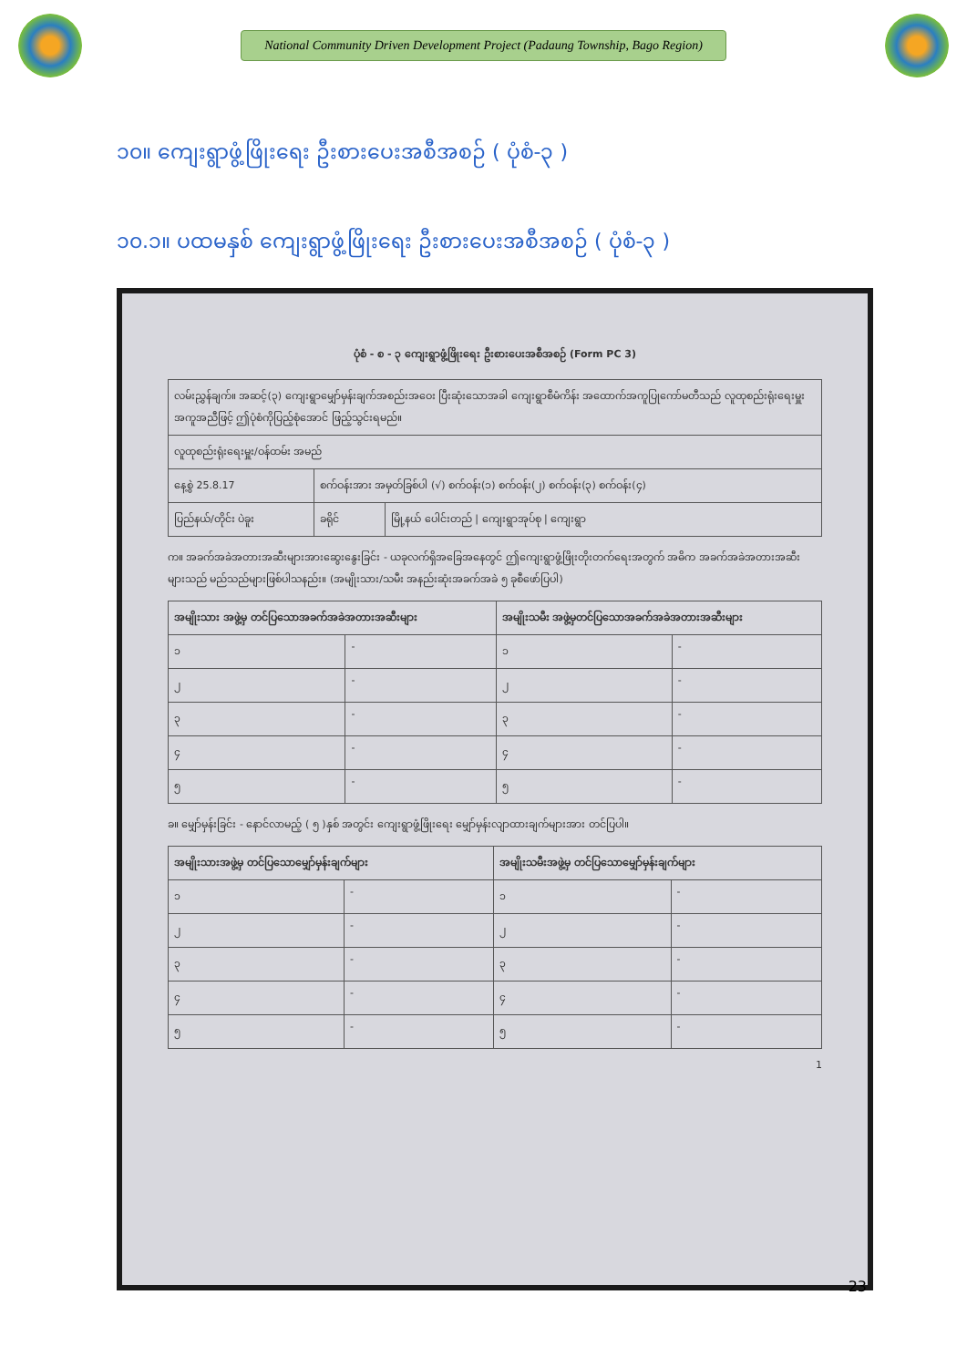National Community Driven Development Project (Padaung Township, Bago Region)
၁၀။ ကျေးရွာဖွံ့ဖြိုးရေး ဦးစားပေးအစီအစဉ် ( ပုံစံ-၃ )
၁၀.၁။ ပထမနှစ် ကျေးရွာဖွံ့ဖြိုးရေး ဦးစားပေးအစီအစဉ် ( ပုံစံ-၃ )
ပုံစံ - စ - ၃ ကျေးရွာဖွံ့ဖြိုးရေး ဦးစားပေးအစီအစဉ် (Form PC 3)
| လမ်းညွှန်ချက်။ အဆင့်(၃) ကျေးရွာမျှော်မှန်းချက်အစည်းအဝေး ပြီးဆုံးသောအခါ ကျေးရွာစီမံကိန်း အထောက်အကူပြုကော်မတီသည် လူထုစည်းရုံးရေးမှူးအကူအညီဖြင့် ဤပုံစံကိုပြည့်စုံအောင် ဖြည့်သွင်းရမည်။ | | |
| လူထုစည်းရုံးရေးမှူး/ဝန်ထမ်း အမည် | | |
| နေ့စွဲ 25.8.17 | စက်ဝန်းအား အမှတ်ခြစ်ပါ (√) စက်ဝန်း(၁) စက်ဝန်း(၂) စက်ဝန်း(၃) စက်ဝန်း(၄) | |
| ပြည်နယ်/တိုင်း ပဲခူး | ခရိုင် | မြို့နယ် ပေါင်းတည် / ကျေးရွာအုပ်စု / ကျေးရွာ |
က။ အခက်အခဲအတားအဆီးများအားဆွေးနွေးခြင်း - ယခုလက်ရှိအခြေအနေတွင် ဤကျေးရွာဖွံ့ဖြိုးတိုးတက်ရေးအတွက် အဓိက အခက်အခဲအတားအဆီးများသည် မည်သည်များဖြစ်ပါသနည်း။ (အမျိုးသား/သမီး အနည်းဆုံးအခက်အခဲ ၅ ခုစီဖော်ပြပါ)
| အမျိုးသား အဖွဲ့မှ တင်ပြသောအခက်အခဲအတားအဆီးများ | | အမျိုးသမီး အဖွဲ့မှတင်ပြသောအခက်အခဲအတားအဆီးများ | |
| --- | --- | --- | --- |
| ၁ | - | ၁ | - |
| ၂ | - | ၂ | - |
| ၃ | - | ၃ | - |
| ၄ | - | ၄ | - |
| ၅ | - | ၅ | - |
ခ။ မျှော်မှန်းခြင်း - နောင်လာမည့် ( ၅ )နှစ် အတွင်း ကျေးရွာဖွံ့ဖြိုးရေး မျှော်မှန်းလျာထားချက်များအား တင်ပြပါ။
| အမျိုးသားအဖွဲ့မှ တင်ပြသောမျှော်မှန်းချက်များ | | အမျိုးသမီးအဖွဲ့မှ တင်ပြသောမျှော်မှန်းချက်များ | |
| --- | --- | --- | --- |
| ၁ | - | ၁ | - |
| ၂ | - | ၂ | - |
| ၃ | - | ၃ | - |
| ၄ | - | ၄ | - |
| ၅ | - | ၅ | - |
1
23